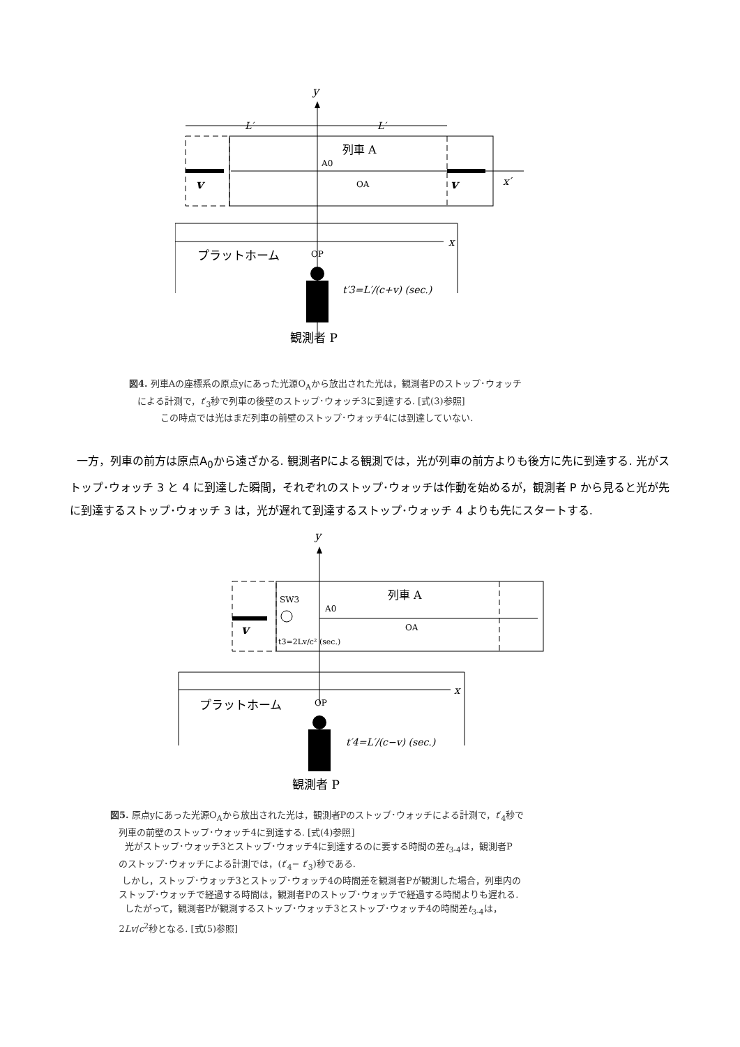y
L′
L′
列車 A
A0
OA
v
v
x′
x
プラットホーム
OP
t′3=L′/(c+v) (sec.)
観測者 P
図4. 列車Aの座標系の原点yにあった光源O<sub>A</sub>から放出された光は，観測者Pのストップ･ウォッチ
による計測で，t′<sub>3</sub>秒で列車の後壁のストップ･ウォッチ3に到達する. [式(3)参照]
この時点では光はまだ列車の前壁のストップ･ウォッチ4には到達していない.
一方，列車の前方は原点A<sub>0</sub>から遠ざかる. 観測者Pによる観測では，光が列車の前方よりも後方に先に到達する. 光がストップ･ウォッチ 3 と 4 に到達した瞬間，それぞれのストップ･ウォッチは作動を始めるが，観測者 P から見ると光が先に到達するストップ･ウォッチ 3 は，光が遅れて到達するストップ･ウォッチ 4 よりも先にスタートする.
y
列車 A
SW3
A0
OA
v
t3=2Lv/c² (sec.)
x
プラットホーム
OP
t′4=L′/(c−v) (sec.)
観測者 P
図5. 原点yにあった光源O<sub>A</sub>から放出された光は，観測者Pのストップ･ウォッチによる計測で，t′<sub>4</sub>秒で
列車の前壁のストップ･ウォッチ4に到達する. [式(4)参照]
光がストップ･ウォッチ3とストップ･ウォッチ4に到達するのに要する時間の差t<sub>3-4</sub>は，観測者P
のストップ･ウォッチによる計測では，(t′<sub>4</sub>− t′<sub>3</sub>)秒である.
しかし，ストップ･ウォッチ3とストップ･ウォッチ4の時間差を観測者Pが観測した場合，列車内の
ストップ･ウォッチで経過する時間は，観測者Pのストップ･ウォッチで経過する時間よりも遅れる.
したがって，観測者Pが観測するストップ･ウォッチ3とストップ･ウォッチ4の時間差t<sub>3-4</sub>は，
2Lv/c<sup>2</sup>秒となる. [式(5)参照]